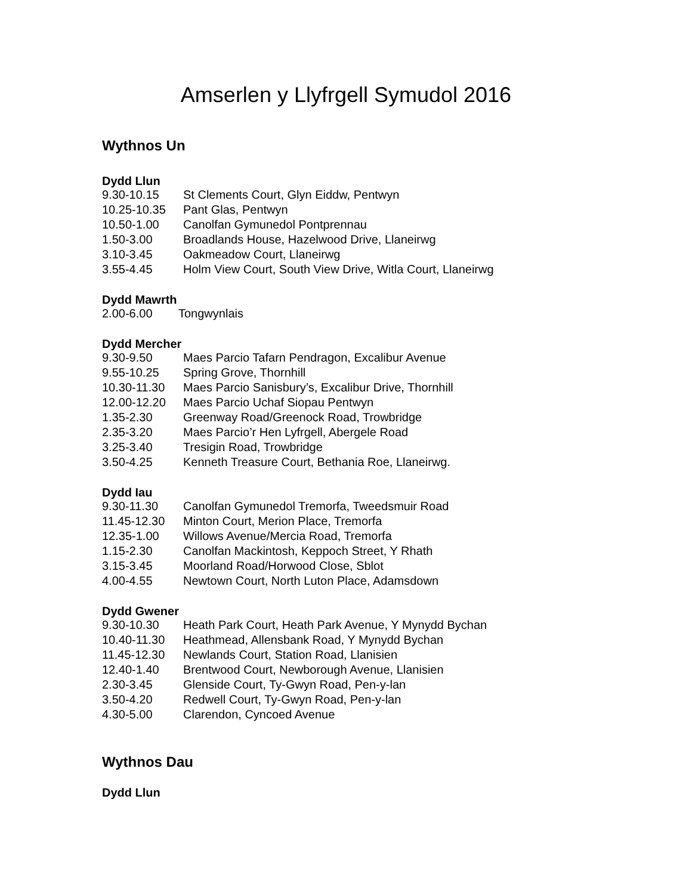Amserlen y Llyfrgell Symudol 2016
Wythnos Un
Dydd Llun
| 9.30-10.15 | St Clements Court, Glyn Eiddw, Pentwyn |
| 10.25-10.35 | Pant Glas, Pentwyn |
| 10.50-1.00 | Canolfan Gymunedol Pontprennau |
| 1.50-3.00 | Broadlands House, Hazelwood Drive, Llaneirwg |
| 3.10-3.45 | Oakmeadow Court, Llaneirwg |
| 3.55-4.45 | Holm View Court, South View Drive, Witla Court, Llaneirwg |
Dydd Mawrth
| 2.00-6.00 | Tongwynlais |
Dydd Mercher
| 9.30-9.50 | Maes Parcio Tafarn Pendragon, Excalibur Avenue |
| 9.55-10.25 | Spring Grove, Thornhill |
| 10.30-11.30 | Maes Parcio Sanisbury’s, Excalibur Drive, Thornhill |
| 12.00-12.20 | Maes Parcio Uchaf Siopau Pentwyn |
| 1.35-2.30 | Greenway Road/Greenock Road, Trowbridge |
| 2.35-3.20 | Maes Parcio’r Hen Lyfrgell, Abergele Road |
| 3.25-3.40 | Tresigin Road, Trowbridge |
| 3.50-4.25 | Kenneth Treasure Court, Bethania Roe, Llaneirwg. |
Dydd Iau
| 9.30-11.30 | Canolfan Gymunedol Tremorfa, Tweedsmuir Road |
| 11.45-12.30 | Minton Court, Merion Place, Tremorfa |
| 12.35-1.00 | Willows Avenue/Mercia Road, Tremorfa |
| 1.15-2.30 | Canolfan Mackintosh, Keppoch Street, Y Rhath |
| 3.15-3.45 | Moorland Road/Horwood Close, Sblot |
| 4.00-4.55 | Newtown Court, North Luton Place, Adamsdown |
Dydd Gwener
| 9.30-10.30 | Heath Park Court, Heath Park Avenue, Y Mynydd Bychan |
| 10.40-11.30 | Heathmead, Allensbank Road, Y Mynydd Bychan |
| 11.45-12.30 | Newlands Court, Station Road, Llanisien |
| 12.40-1.40 | Brentwood Court, Newborough Avenue, Llanisien |
| 2.30-3.45 | Glenside Court, Ty-Gwyn Road, Pen-y-lan |
| 3.50-4.20 | Redwell Court, Ty-Gwyn Road, Pen-y-lan |
| 4.30-5.00 | Clarendon, Cyncoed Avenue |
Wythnos Dau
Dydd Llun